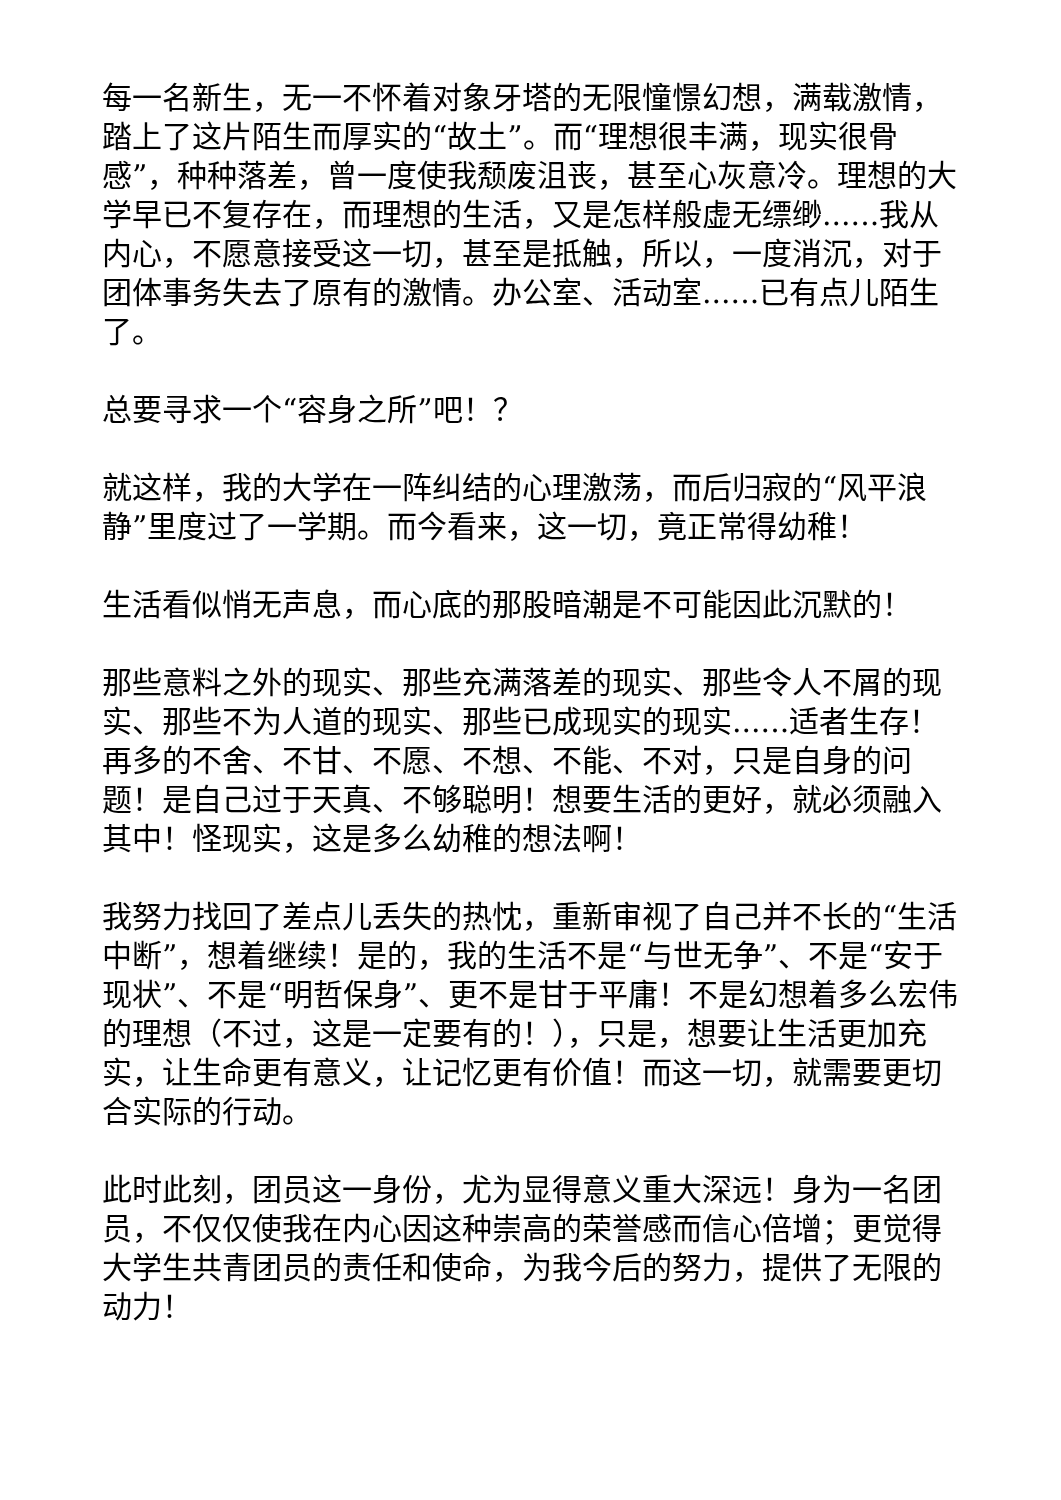每一名新生，无一不怀着对象牙塔的无限憧憬幻想，满载激情，踏上了这片陌生而厚实的“故土”。而“理想很丰满，现实很骨感”，种种落差，曾一度使我颓废沮丧，甚至心灰意冷。理想的大学早已不复存在，而理想的生活，又是怎样般虚无缥缈......我从内心，不愿意接受这一切，甚至是抵触，所以，一度消沉，对于团体事务失去了原有的激情。办公室、活动室......已有点儿陌生了。
总要寻求一个“容身之所”吧！？
就这样，我的大学在一阵纠结的心理激荡，而后归寂的“风平浪静”里度过了一学期。而今看来，这一切，竟正常得幼稚！
生活看似悄无声息，而心底的那股暗潮是不可能因此沉默的！
那些意料之外的现实、那些充满落差的现实、那些令人不屑的现实、那些不为人道的现实、那些已成现实的现实......适者生存！再多的不舍、不甘、不愿、不想、不能、不对，只是自身的问题！是自己过于天真、不够聪明！想要生活的更好，就必须融入其中！怪现实，这是多么幼稚的想法啊！
我努力找回了差点儿丢失的热忱，重新审视了自己并不长的“生活中断”，想着继续！是的，我的生活不是“与世无争”、不是“安于现状”、不是“明哲保身”、更不是甘于平庸！不是幻想着多么宏伟的理想（不过，这是一定要有的！），只是，想要让生活更加充实，让生命更有意义，让记忆更有价值！而这一切，就需要更切合实际的行动。
此时此刻，团员这一身份，尤为显得意义重大深远！身为一名团员，不仅仅使我在内心因这种崇高的荣誉感而信心倍增；更觉得大学生共青团员的责任和使命，为我今后的努力，提供了无限的动力！